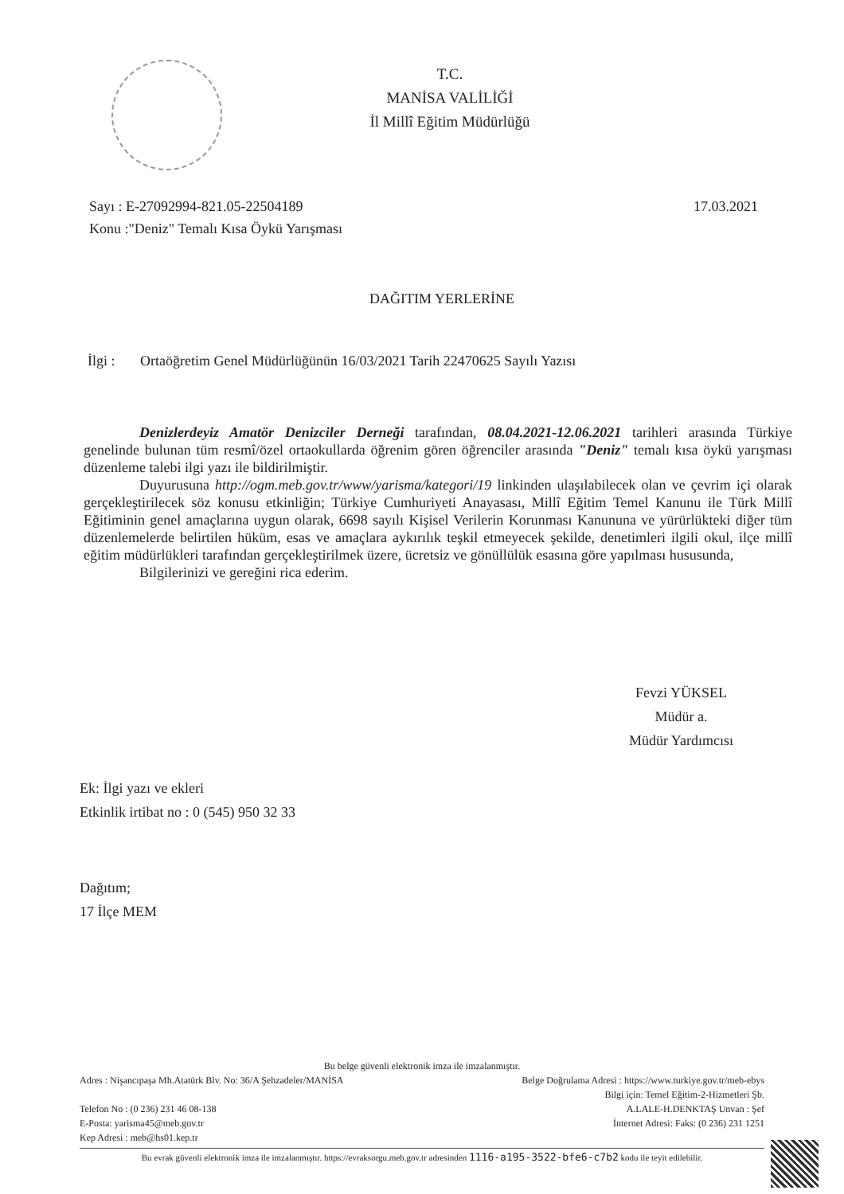T.C.
MANİSA VALİLİĞİ
İl Millî Eğitim Müdürlüğü
Sayı : E-27092994-821.05-22504189
Konu :"Deniz" Temalı Kısa Öykü Yarışması
17.03.2021
DAĞITIM YERLERİNE
İlgi : Ortaöğretim Genel Müdürlüğünün 16/03/2021 Tarih 22470625 Sayılı Yazısı
Denizlerdeyiz Amatör Denizciler Derneği tarafından, 08.04.2021-12.06.2021 tarihleri arasında Türkiye genelinde bulunan tüm resmî/özel ortaokullarda öğrenim gören öğrenciler arasında "Deniz" temalı kısa öykü yarışması düzenleme talebi ilgi yazı ile bildirilmiştir.
Duyurusuna http://ogm.meb.gov.tr/www/yarisma/kategori/19 linkinden ulaşılabilecek olan ve çevrim içi olarak gerçekleştirilecek söz konusu etkinliğin; Türkiye Cumhuriyeti Anayasası, Millî Eğitim Temel Kanunu ile Türk Millî Eğitiminin genel amaçlarına uygun olarak, 6698 sayılı Kişisel Verilerin Korunması Kanununa ve yürürlükteki diğer tüm düzenlemelerde belirtilen hüküm, esas ve amaçlara aykırılık teşkil etmeyecek şekilde, denetimleri ilgili okul, ilçe millî eğitim müdürlükleri tarafından gerçekleştirilmek üzere, ücretsiz ve gönüllülük esasına göre yapılması hususunda,
Bilgilerinizi ve gereğini rica ederim.
Fevzi YÜKSEL
Müdür a.
Müdür Yardımcısı
Ek: İlgi yazı ve ekleri
Etkinlik irtibat no : 0 (545) 950 32 33
Dağıtım;
17 İlçe MEM
Bu belge güvenli elektronik imza ile imzalanmıştır.
Adres : Nişancıpaşa Mh.Atatürk Blv. No: 36/A Şehzadeler/MANİSA Belge Doğrulama Adresi : https://www.turkiye.gov.tr/meb-ebys
Bilgi için: Temel Eğitim-2-Hizmetleri Şb.
Telefon No : (0 236) 231 46 08-138 A.LALE-H.DENKTAŞ Unvan : Şef
E-Posta: yarisma45@meb.gov.tr
Kep Adresi : meb@hs01.kep.tr İnternet Adresi: Faks: (0 236) 231 1251
Bu evrak güvenli elektronik imza ile imzalanmıştır. https://evraksorgu.meb.gov.tr adresinden 1116-a195-3522-bfe6-c7b2 kodu ile teyit edilebilir.